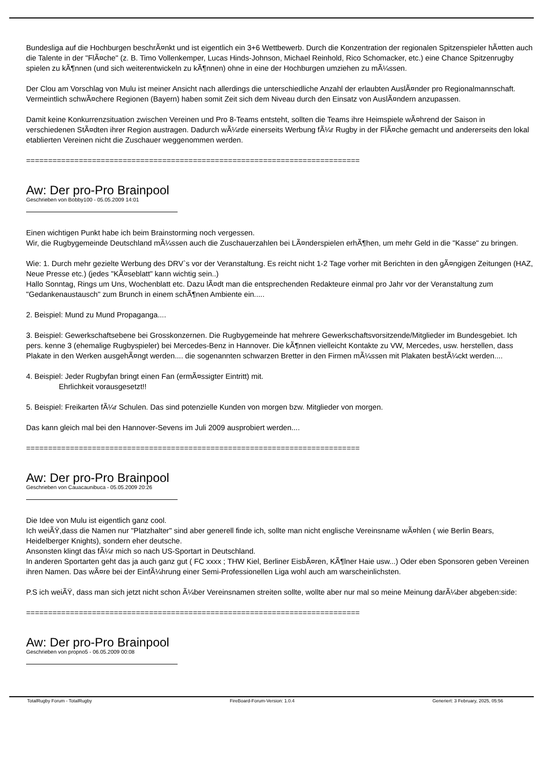Bundesliga auf die Hochburgen beschrÃ¤nkt und ist eigentlich ein 3+6 Wettbewerb. Durch die Konzentration der regionalen Spitzenspieler hÃ¤tten auch die Talente in der "FlÃ¤che" (z. B. Timo Vollenkemper, Lucas Hinds-Johnson, Michael Reinhold, Rico Schomacker, etc.) eine Chance Spitzenrugby spielen zu kÃ¶nnen (und sich weiterentwickeln zu kÃ¶nnen) ohne in eine der Hochburgen umziehen zu mÃ¼ssen.
Der Clou am Vorschlag von Mulu ist meiner Ansicht nach allerdings die unterschiedliche Anzahl der erlaubten AuslÃ¤nder pro Regionalmannschaft. Vermeintlich schwÃ¤chere Regionen (Bayern) haben somit Zeit sich dem Niveau durch den Einsatz von AuslÃ¤ndern anzupassen.
Damit keine Konkurrenzsituation zwischen Vereinen und Pro 8-Teams entsteht, sollten die Teams ihre Heimspiele wÃ¤hrend der Saison in verschiedenen StÃ¤dten ihrer Region austragen. Dadurch wÃ¼rde einerseits Werbung fÃ¼r Rugby in der FlÃ¤che gemacht und andererseits den lokal etablierten Vereinen nicht die Zuschauer weggenommen werden.
============================================================================
Aw: Der pro-Pro Brainpool
Geschrieben von Bobby100 - 05.05.2009 14:01
Einen wichtigen Punkt habe ich beim Brainstorming noch vergessen.
Wir, die Rugbygemeinde Deutschland mÃ¼ssen auch die Zuschauerzahlen bei LÃ¤nderspielen erhÃ¶hen, um mehr Geld in die "Kasse" zu bringen.
Wie: 1. Durch mehr gezielte Werbung des DRV`s vor der Veranstaltung. Es reicht nicht 1-2 Tage vorher mit Berichten in den gÃ¤ngigen Zeitungen (HAZ, Neue Presse etc.) (jedes "KÃ¤seblatt" kann wichtig sein..)
Hallo Sonntag, Rings um Uns, Wochenblatt etc. Dazu lÃ¤dt man die entsprechenden Redakteure einmal pro Jahr vor der Veranstaltung zum "Gedankenaustausch" zum Brunch in einem schÃ¶nen Ambiente ein.....
2. Beispiel: Mund zu Mund Propaganga....
3. Beispiel: Gewerkschaftsebene bei Grosskonzernen. Die Rugbygemeinde hat mehrere Gewerkschaftsvorsitzende/Mitglieder im Bundesgebiet. Ich pers. kenne 3 (ehemalige Rugbyspieler) bei Mercedes-Benz in Hannover. Die kÃ¶nnen vielleicht Kontakte zu VW, Mercedes, usw. herstellen, dass Plakate in den Werken ausgehÃ¤ngt werden.... die sogenannten schwarzen Bretter in den Firmen mÃ¼ssen mit Plakaten bestÃ¼ckt werden....
4. Beispiel: Jeder Rugbyfan bringt einen Fan (ermÃ¤ssigter Eintritt) mit.
Ehrlichkeit vorausgesetzt!!
5. Beispiel: Freikarten fÃ¼r Schulen. Das sind potenzielle Kunden von morgen bzw. Mitglieder von morgen.
Das kann gleich mal bei den Hannover-Sevens im Juli 2009 ausprobiert werden....
============================================================================
Aw: Der pro-Pro Brainpool
Geschrieben von Cauacaunibuca - 05.05.2009 20:26
Die Idee von Mulu ist eigentlich ganz cool.
Ich weiÃŸ,dass die Namen nur "Platzhalter" sind aber generell finde ich, sollte man nicht englische Vereinsname wÃ¤hlen ( wie Berlin Bears, Heidelberger Knights), sondern eher deutsche.
Ansonsten klingt das fÃ¼r mich so nach US-Sportart in Deutschland.
In anderen Sportarten geht das ja auch ganz gut ( FC xxxx ; THW Kiel, Berliner EisbÃ¤ren, KÃ¶lner Haie usw...) Oder eben Sponsoren geben Vereinen ihren Namen. Das wÃ¤re bei der EinfÃ¼hrung einer Semi-Professionellen Liga wohl auch am warscheinlichsten.
P.S ich weiÃŸ, dass man sich jetzt nicht schon Ã¼ber Vereinsnamen streiten sollte, wollte aber nur mal so meine Meinung darÃ¼ber abgeben:side:
============================================================================
Aw: Der pro-Pro Brainpool
Geschrieben von propno5 - 06.05.2009 00:08
TotalRugby Forum - TotalRugby FireBoard-Forum-Version: 1.0.4 Generiert: 3 February, 2025, 05:56